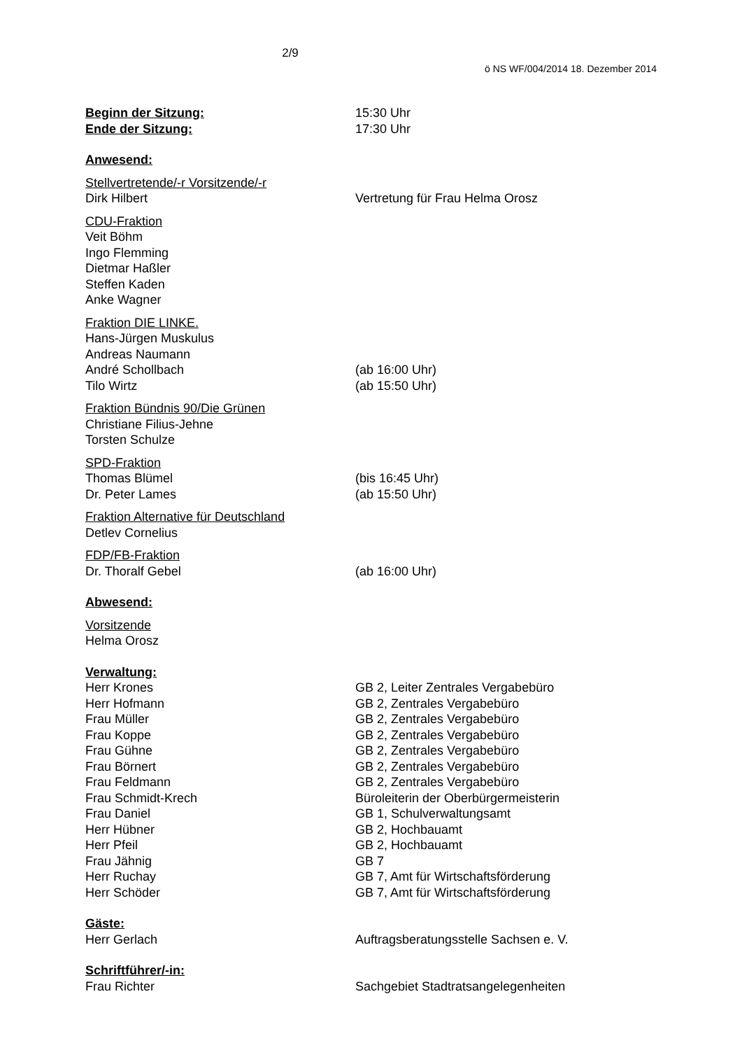2/9
ö NS WF/004/2014 18. Dezember 2014
Beginn der Sitzung:
15:30 Uhr
Ende der Sitzung:
17:30 Uhr
Anwesend:
Stellvertretende/-r Vorsitzende/-r
Dirk Hilbert Vertretung für Frau Helma Orosz
CDU-Fraktion
Veit Böhm
Ingo Flemming
Dietmar Haßler
Steffen Kaden
Anke Wagner
Fraktion DIE LINKE.
Hans-Jürgen Muskulus
Andreas Naumann
André Schollbach (ab 16:00 Uhr)
Tilo Wirtz (ab 15:50 Uhr)
Fraktion Bündnis 90/Die Grünen
Christiane Filius-Jehne
Torsten Schulze
SPD-Fraktion
Thomas Blümel (bis 16:45 Uhr)
Dr. Peter Lames (ab 15:50 Uhr)
Fraktion Alternative für Deutschland
Detlev Cornelius
FDP/FB-Fraktion
Dr. Thoralf Gebel (ab 16:00 Uhr)
Abwesend:
Vorsitzende
Helma Orosz
Verwaltung:
Herr Krones GB 2, Leiter Zentrales Vergabebüro
Herr Hofmann GB 2, Zentrales Vergabebüro
Frau Müller GB 2, Zentrales Vergabebüro
Frau Koppe GB 2, Zentrales Vergabebüro
Frau Gühne GB 2, Zentrales Vergabebüro
Frau Börnert GB 2, Zentrales Vergabebüro
Frau Feldmann GB 2, Zentrales Vergabebüro
Frau Schmidt-Krech Büroleiterin der Oberbürgermeisterin
Frau Daniel GB 1, Schulverwaltungsamt
Herr Hübner GB 2, Hochbauamt
Herr Pfeil GB 2, Hochbauamt
Frau Jähnig GB 7
Herr Ruchay GB 7, Amt für Wirtschaftsförderung
Herr Schöder GB 7, Amt für Wirtschaftsförderung
Gäste:
Herr Gerlach Auftragsberatungsstelle Sachsen e. V.
Schriftführer/-in:
Frau Richter Sachgebiet Stadtratsangelegenheiten